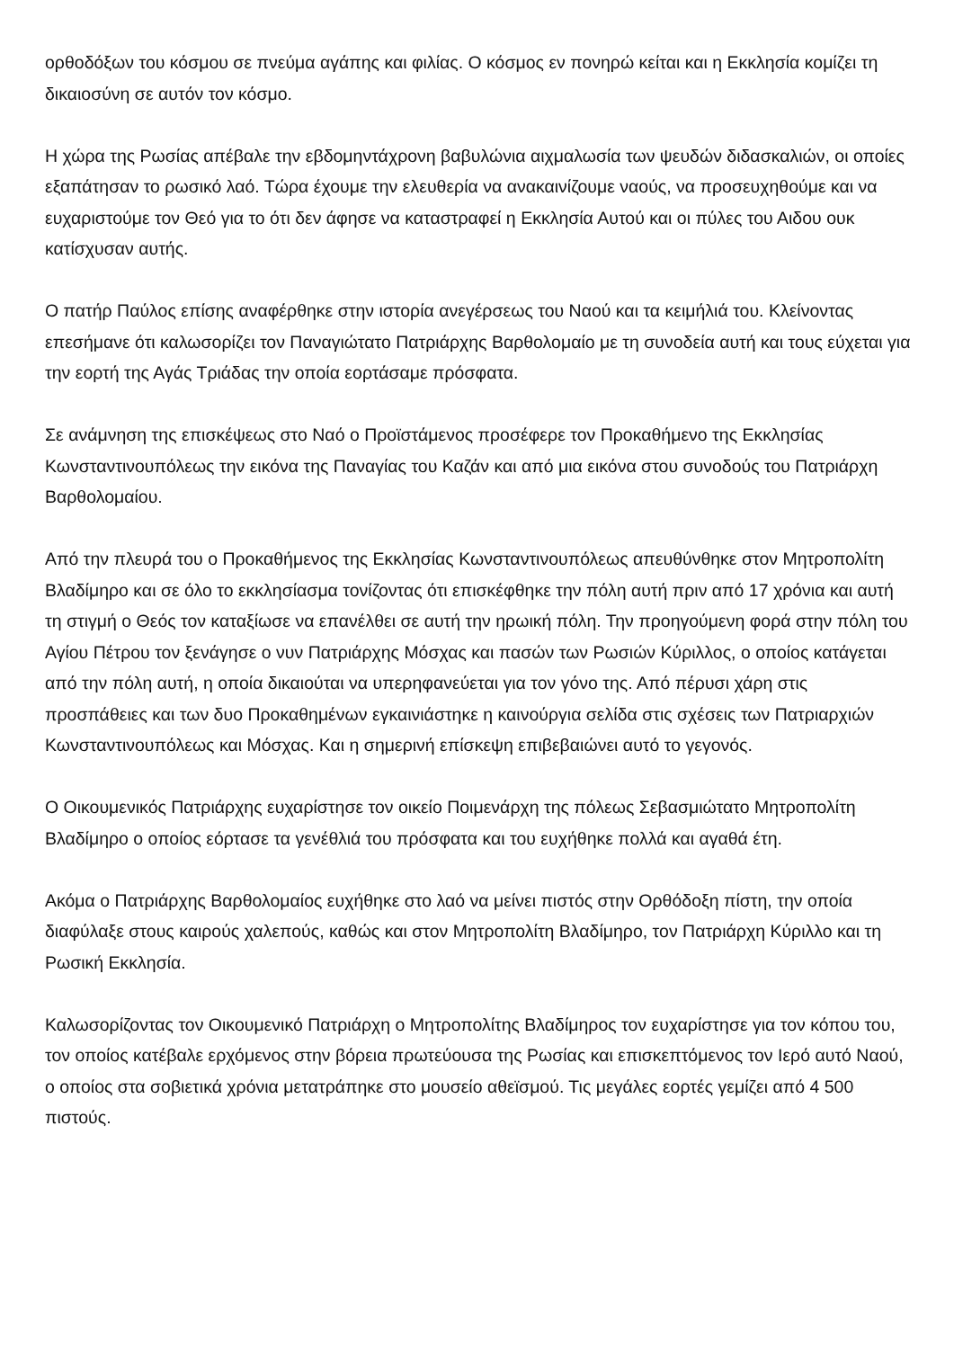ορθοδόξων του κόσμου σε πνεύμα αγάπης και φιλίας. Ο κόσμος εν πονηρώ κείται και η Εκκλησία κομίζει τη δικαιοσύνη σε αυτόν τον κόσμο.
Η χώρα της Ρωσίας απέβαλε την εβδομηντάχρονη βαβυλώνια αιχμαλωσία των ψευδών διδασκαλιών, οι οποίες εξαπάτησαν το ρωσικό λαό. Τώρα έχουμε την ελευθερία να ανακαινίζουμε ναούς, να προσευχηθούμε και να ευχαριστούμε τον Θεό για το ότι δεν άφησε να καταστραφεί η Εκκλησία Αυτού και οι πύλες του Αιδου ουκ κατίσχυσαν αυτής.
Ο πατήρ Παύλος επίσης αναφέρθηκε στην ιστορία ανεγέρσεως του Ναού και τα κειμήλιά του. Κλείνοντας επεσήμανε ότι καλωσορίζει τον Παναγιώτατο Πατριάρχης Βαρθολομαίο με τη συνοδεία αυτή και τους εύχεται για την εορτή της Αγάς Τριάδας την οποία εορτάσαμε πρόσφατα.
Σε ανάμνηση της επισκέψεως στο Ναό ο Προϊστάμενος προσέφερε τον Προκαθήμενο της Εκκλησίας Κωνσταντινουπόλεως την εικόνα της Παναγίας του Καζάν και από μια εικόνα στου συνοδούς του Πατριάρχη Βαρθολομαίου.
Από την πλευρά του ο Προκαθήμενος της Εκκλησίας Κωνσταντινουπόλεως απευθύνθηκε στον Μητροπολίτη Βλαδίμηρο και σε όλο το εκκλησίασμα τονίζοντας ότι επισκέφθηκε την πόλη αυτή πριν από 17 χρόνια και αυτή τη στιγμή ο Θεός τον καταξίωσε να επανέλθει σε αυτή την ηρωική πόλη. Την προηγούμενη φορά στην πόλη του Αγίου Πέτρου τον ξενάγησε ο νυν Πατριάρχης Μόσχας και πασών των Ρωσιών Κύριλλος, ο οποίος κατάγεται από την πόλη αυτή, η οποία δικαιούται να υπερηφανεύεται για τον γόνο της. Από πέρυσι χάρη στις προσπάθειες και των δυο Προκαθημένων εγκαινιάστηκε η καινούργια σελίδα στις σχέσεις των Πατριαρχιών Κωνσταντινουπόλεως και Μόσχας. Και η σημερινή επίσκεψη επιβεβαιώνει αυτό το γεγονός.
Ο Οικουμενικός Πατριάρχης ευχαρίστησε τον οικείο Ποιμενάρχη της πόλεως Σεβασμιώτατο Μητροπολίτη Βλαδίμηρο ο οποίος εόρτασε τα γενέθλιά του πρόσφατα και του ευχήθηκε πολλά και αγαθά έτη.
Ακόμα ο Πατριάρχης Βαρθολομαίος ευχήθηκε στο λαό να μείνει πιστός στην Ορθόδοξη πίστη, την οποία διαφύλαξε στους καιρούς χαλεπούς, καθώς και στον Μητροπολίτη Βλαδίμηρο, τον Πατριάρχη Κύριλλο και τη Ρωσική Εκκλησία.
Καλωσορίζοντας τον Οικουμενικό Πατριάρχη ο Μητροπολίτης Βλαδίμηρος τον ευχαρίστησε για τον κόπου του, τον οποίος κατέβαλε ερχόμενος στην βόρεια πρωτεύουσα της Ρωσίας και επισκεπτόμενος τον Ιερό αυτό Ναού, ο οποίος στα σοβιετικά χρόνια μετατράπηκε στο μουσείο αθεϊσμού. Τις μεγάλες εορτές γεμίζει από 4 500 πιστούς.